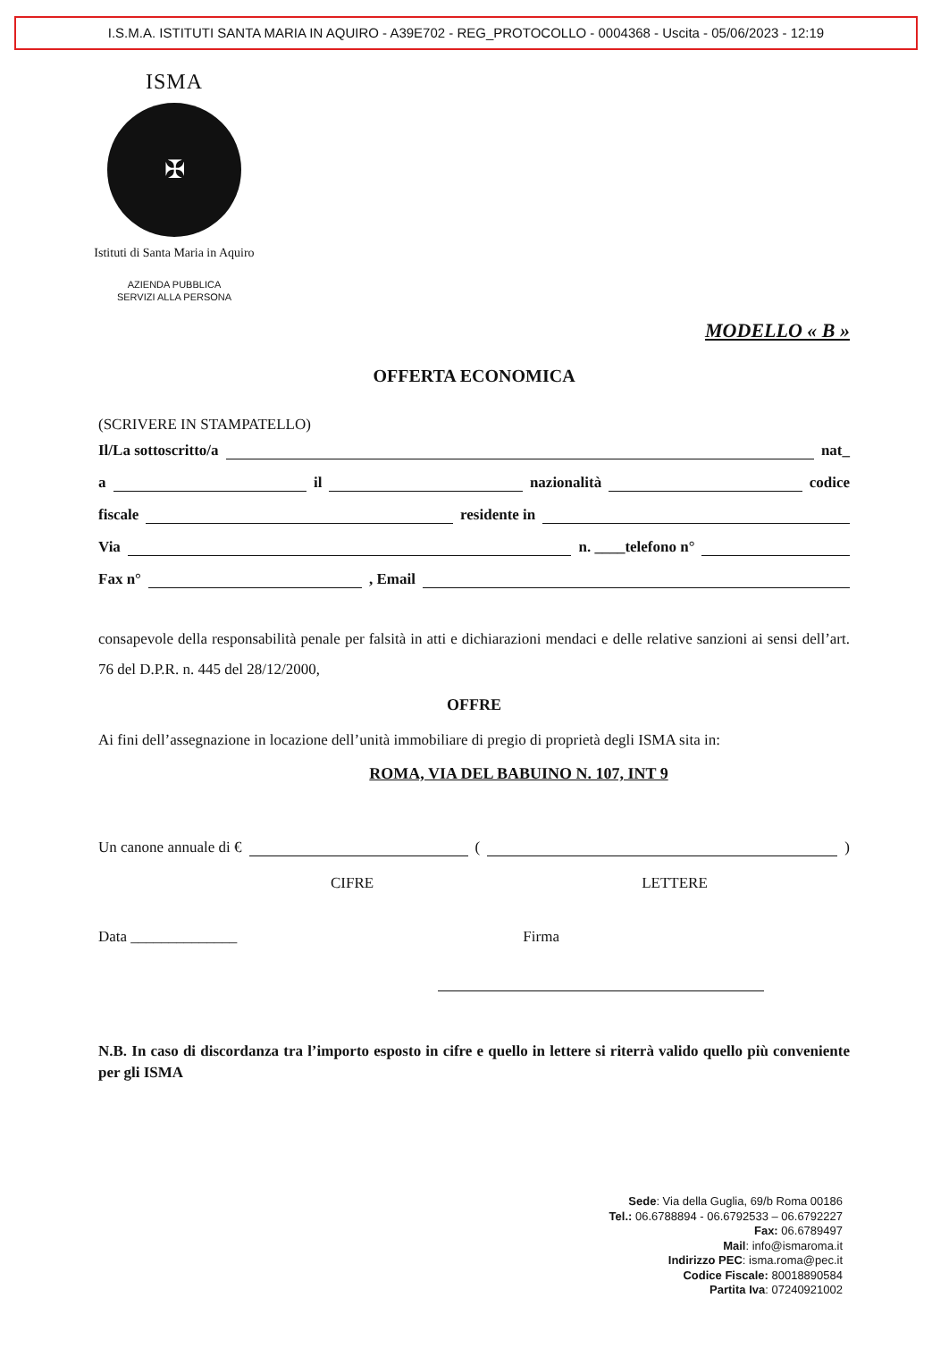I.S.M.A. ISTITUTI SANTA MARIA IN AQUIRO - A39E702 - REG_PROTOCOLLO - 0004368 - Uscita - 05/06/2023 - 12:19
ISMA
✠
Istituti di Santa Maria in Aquiro
AZIENDA PUBBLICA
SERVIZI ALLA PERSONA
MODELLO « B »
OFFERTA ECONOMICA
(SCRIVERE IN STAMPATELLO)
Il/La sottoscritto/a nat_
a il nazionalità codice
fiscale residente in
Via n. ____telefono n°
Fax n° , Email
consapevole della responsabilità penale per falsità in atti e dichiarazioni mendaci e delle relative sanzioni ai sensi dell’art. 76 del D.P.R. n. 445 del 28/12/2000,
OFFRE
Ai fini dell’assegnazione in locazione dell’unità immobiliare di pregio di proprietà degli ISMA sita in:
ROMA, VIA DEL BABUINO N. 107, INT 9
Un canone annuale di € ( )
CIFRE LETTERE
Data ______________ Firma
N.B. In caso di discordanza tra l’importo esposto in cifre e quello in lettere si riterrà valido quello più conveniente per gli ISMA
Sede: Via della Guglia, 69/b Roma 00186
Tel.: 06.6788894 - 06.6792533 – 06.6792227
Fax: 06.6789497
Mail: info@ismaroma.it
Indirizzo PEC: isma.roma@pec.it
Codice Fiscale: 80018890584
Partita Iva: 07240921002